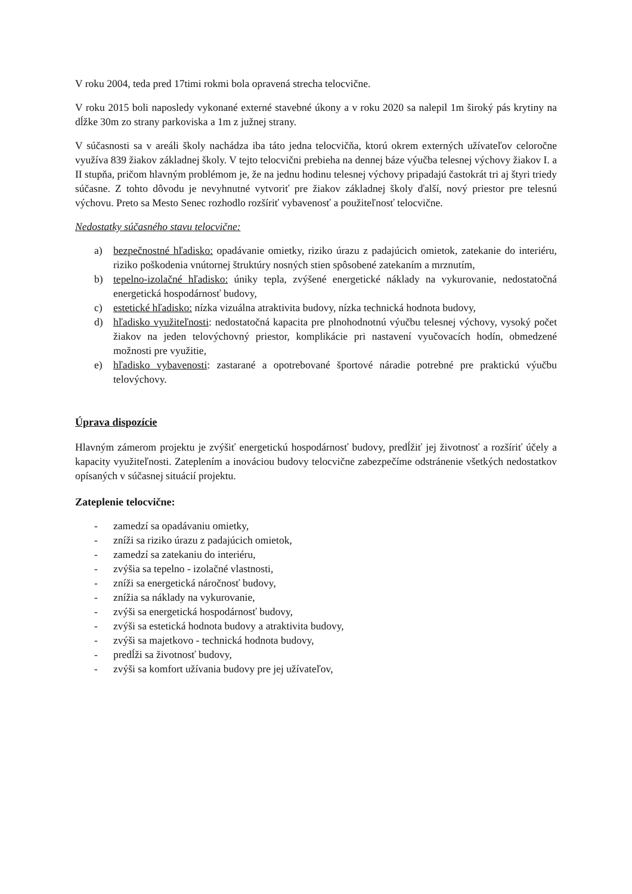V roku 2004, teda pred 17timi rokmi bola opravená strecha telocvične.
V roku 2015 boli naposledy vykonané externé stavebné úkony a v roku 2020 sa nalepil 1m široký pás krytiny na dĺžke 30m zo strany parkoviska a 1m z južnej strany.
V súčasnosti sa v areáli školy nachádza iba táto jedna telocvičňa, ktorú okrem externých užívateľov celoročne využíva 839 žiakov základnej školy. V tejto telocvični prebieha na dennej báze výučba telesnej výchovy žiakov I. a II stupňa, pričom hlavným problémom je, že na jednu hodinu telesnej výchovy pripadajú častokrát tri aj štyri triedy súčasne. Z tohto dôvodu je nevyhnutné vytvoriť pre žiakov základnej školy ďalší, nový priestor pre telesnú výchovu. Preto sa Mesto Senec rozhodlo rozšíriť vybavenosť a použiteľnosť telocvične.
Nedostatky súčasného stavu telocvične:
a) bezpečnostné hľadisko: opadávanie omietky, riziko úrazu z padajúcich omietok, zatekanie do interiéru, riziko poškodenia vnútornej štruktúry nosných stien spôsobené zatekaním a mrznutím,
b) tepelno-izolačné hľadisko: úniky tepla, zvýšené energetické náklady na vykurovanie, nedostatočná energetická hospodárnosť budovy,
c) estetické hľadisko: nízka vizuálna atraktivita budovy, nízka technická hodnota budovy,
d) hľadisko využiteľnosti: nedostatočná kapacita pre plnohodnotnú výučbu telesnej výchovy, vysoký počet žiakov na jeden telovýchovný priestor, komplikácie pri nastavení vyučovacích hodín, obmedzené možnosti pre využitie,
e) hľadisko vybavenosti: zastarané a opotrebované športové náradie potrebné pre praktickú výučbu telovýchovy.
Úprava dispozície
Hlavným zámerom projektu je zvýšiť energetickú hospodárnosť budovy, predĺžiť jej životnosť a rozšíriť účely a kapacity využiteľnosti. Zateplením a inováciou budovy telocvične zabezpečíme odstránenie všetkých nedostatkov opísaných v súčasnej situácií projektu.
Zateplenie telocvične:
- zamedzí sa opadávaniu omietky,
- zníži sa riziko úrazu z padajúcich omietok,
- zamedzí sa zatekaniu do interiéru,
- zvýšia sa tepelno - izolačné vlastnosti,
- zníži sa energetická náročnosť budovy,
- znížia sa náklady na vykurovanie,
- zvýši sa energetická hospodárnosť budovy,
- zvýši sa estetická hodnota budovy a atraktivita budovy,
- zvýši sa majetkovo - technická hodnota budovy,
- predĺži sa životnosť budovy,
- zvýši sa komfort užívania budovy pre jej užívateľov,